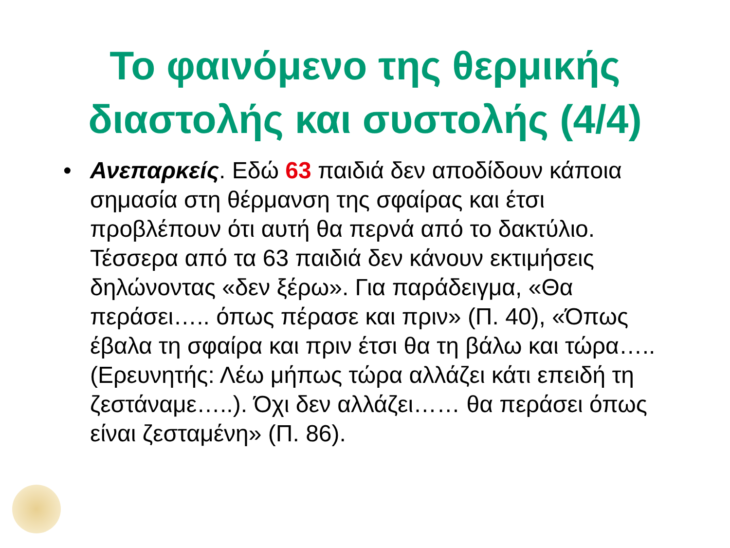Το φαινόμενο της θερμικής
διαστολής και συστολής (4/4)
• Ανεπαρκείς. Εδώ 63 παιδιά δεν αποδίδουν κάποια σημασία στη θέρμανση της σφαίρας και έτσι προβλέπουν ότι αυτή θα περνά από το δακτύλιο. Τέσσερα από τα 63 παιδιά δεν κάνουν εκτιμήσεις δηλώνοντας «δεν ξέρω». Για παράδειγμα, «Θα περάσει….. όπως πέρασε και πριν» (Π. 40), «Όπως έβαλα τη σφαίρα και πριν έτσι θα τη βάλω και τώρα….. (Ερευνητής: Λέω μήπως τώρα αλλάζει κάτι επειδή τη ζεστάναμε…..). Όχι δεν αλλάζει…… θα περάσει όπως είναι ζεσταμένη» (Π. 86).